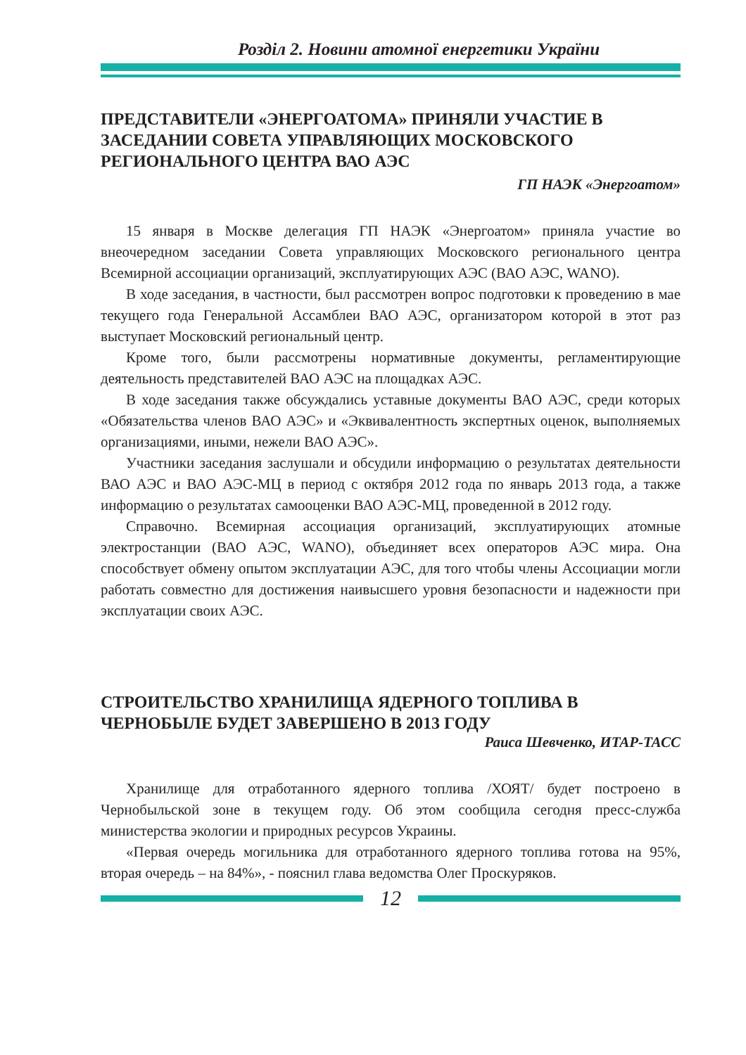Розділ 2. Новини атомної енергетики України
ПРЕДСТАВИТЕЛИ «ЭНЕРГОАТОМА» ПРИНЯЛИ УЧАСТИЕ В ЗАСЕДАНИИ СОВЕТА УПРАВЛЯЮЩИХ МОСКОВСКОГО РЕГИОНАЛЬНОГО ЦЕНТРА ВАО АЭС
ГП НАЭК «Энергоатом»
15 января в Москве делегация ГП НАЭК «Энергоатом» приняла участие во внеочередном заседании Совета управляющих Московского региональ­ного центра Всемирной ассоциации организаций, эксплуатирующих АЭС (ВАО АЭС, WANO).
В ходе заседания, в частности, был рассмотрен вопрос подготовки к про­ведению в мае текущего года Генеральной Ассамблеи ВАО АЭС, организато­ром которой в этот раз выступает Московский региональный центр.
Кроме того, были рассмотрены нормативные документы, регламентирую­щие деятельность представителей ВАО АЭС на площадках АЭС.
В ходе заседания также обсуждались уставные документы ВАО АЭС, сре­ди которых «Обязательства членов ВАО АЭС» и «Эквивалентность эксперт­ных оценок, выполняемых организациями, иными, нежели ВАО АЭС».
Участники заседания заслушали и обсудили информацию о результа­тах деятельности ВАО АЭС и ВАО АЭС-МЦ в период с октября 2012 года по январь 2013 года, а также информацию о результатах самооценки ВАО АЭС-МЦ, проведенной в 2012 году.
Справочно. Всемирная ассоциация организаций, эксплуатирующих атом­ные электростанции (ВАО АЭС, WANO), объединяет всех операторов АЭС мира. Она способствует обмену опытом эксплуатации АЭС, для того чтобы члены Ассоциации могли работать совместно для достижения наивысшего уровня безопасности и надежности при эксплуатации своих АЭС.
СТРОИТЕЛЬСТВО ХРАНИЛИЩА ЯДЕРНОГО ТОПЛИВА В ЧЕРНОБЫЛЕ БУДЕТ ЗАВЕРШЕНО В 2013 ГОДУ
Раиса Шевченко, ИТАР-ТАСС
Хранилище для отработанного ядерного топлива /ХОЯТ/ будет построе­но в Чернобыльской зоне в текущем году. Об этом сообщила сегодня пресс-служба министерства экологии и природных ресурсов Украины.
«Первая очередь могильника для отработанного ядерного топлива готова на 95%, вторая очередь – на 84%», - пояснил глава ведомства Олег Проску­ряков.
12